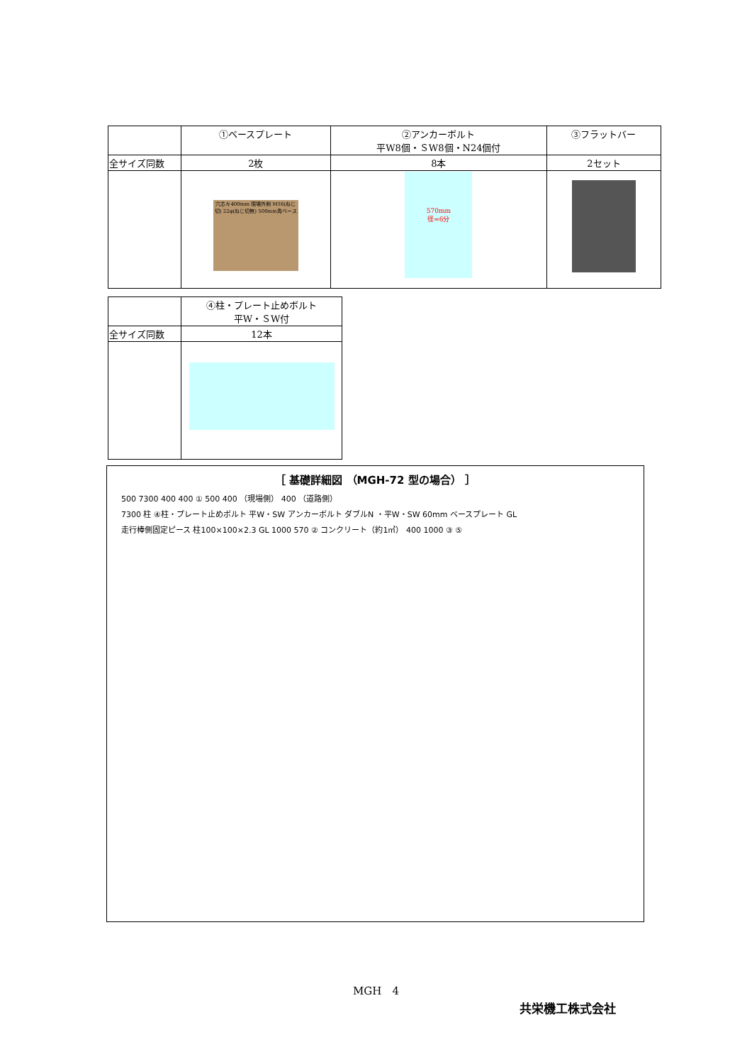| | ①ベースプレート | ②アンカーボルト 平W8個・ＳW8個・N24個付 | ③フラットバー |
| --- | --- | --- | --- |
| 全サイズ同数 | 2枚 | 8本 | 2セット |
| | 穴芯々400mm 現場外側 M16(ねじ切) 22φ(ねじ切無) 500mm角ベース | 570mm 径=6分 | |
| | ④柱・プレート止めボルト 平W・ＳW付 |
| --- | --- |
| 全サイズ同数 | 12本 |
［ 基礎詳細図 （MGH-72 型の場合） ］
500 7300 400 400 ① 500 400 （現場側） 400 （道路側）
7300 柱 ④柱・プレート止めボルト 平W・SW アンカーボルト ダブルN ・平W・SW 60mm ベースプレート GL
走行棒側固定ピース 柱100×100×2.3 GL 1000 570 ② コンクリート（約1㎥） 400 1000 ③ ⑤
MGH　4
共栄機工株式会社